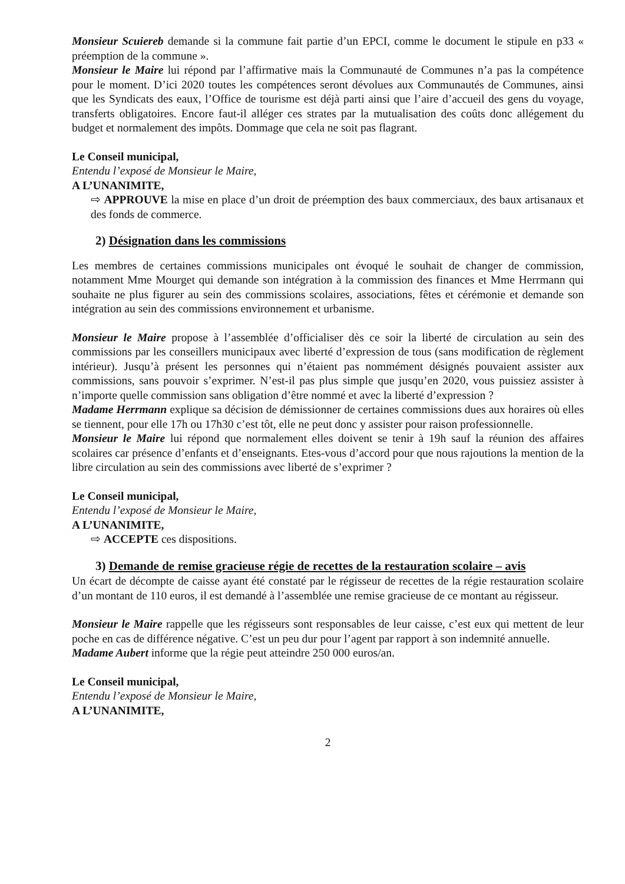Monsieur Scuiereb demande si la commune fait partie d’un EPCI, comme le document le stipule en p33 « préemption de la commune ».
Monsieur le Maire lui répond par l’affirmative mais la Communauté de Communes n’a pas la compétence pour le moment. D’ici 2020 toutes les compétences seront dévolues aux Communautés de Communes, ainsi que les Syndicats des eaux, l’Office de tourisme est déjà parti ainsi que l’aire d’accueil des gens du voyage, transferts obligatoires. Encore faut-il alléger ces strates par la mutualisation des coûts donc allégement du budget et normalement des impôts. Dommage que cela ne soit pas flagrant.
Le Conseil municipal,
Entendu l’exposé de Monsieur le Maire,
A L’UNANIMITE,
⇨ APPROUVE la mise en place d’un droit de préemption des baux commerciaux, des baux artisanaux et des fonds de commerce.
2) Désignation dans les commissions
Les membres de certaines commissions municipales ont évoqué le souhait de changer de commission, notamment Mme Mourget qui demande son intégration à la commission des finances et Mme Herrmann qui souhaite ne plus figurer au sein des commissions scolaires, associations, fêtes et cérémonie et demande son intégration au sein des commissions environnement et urbanisme.
Monsieur le Maire propose à l’assemblée d’officialiser dès ce soir la liberté de circulation au sein des commissions par les conseillers municipaux avec liberté d’expression de tous (sans modification de règlement intérieur). Jusqu’à présent les personnes qui n’étaient pas nommément désignés pouvaient assister aux commissions, sans pouvoir s’exprimer. N’est-il pas plus simple que jusqu’en 2020, vous puissiez assister à n’importe quelle commission sans obligation d’être nommé et avec la liberté d’expression ?
Madame Herrmann explique sa décision de démissionner de certaines commissions dues aux horaires où elles se tiennent, pour elle 17h ou 17h30 c’est tôt, elle ne peut donc y assister pour raison professionnelle.
Monsieur le Maire lui répond que normalement elles doivent se tenir à 19h sauf la réunion des affaires scolaires car présence d’enfants et d’enseignants. Etes-vous d’accord pour que nous rajoutions la mention de la libre circulation au sein des commissions avec liberté de s’exprimer ?
Le Conseil municipal,
Entendu l’exposé de Monsieur le Maire,
A L’UNANIMITE,
⇨ ACCEPTE ces dispositions.
3) Demande de remise gracieuse régie de recettes de la restauration scolaire – avis
Un écart de décompte de caisse ayant été constaté par le régisseur de recettes de la régie restauration scolaire d’un montant de 110 euros, il est demandé à l’assemblée une remise gracieuse de ce montant au régisseur.
Monsieur le Maire rappelle que les régisseurs sont responsables de leur caisse, c’est eux qui mettent de leur poche en cas de différence négative. C’est un peu dur pour l’agent par rapport à son indemnité annuelle.
Madame Aubert informe que la régie peut atteindre 250 000 euros/an.
Le Conseil municipal,
Entendu l’exposé de Monsieur le Maire,
A L’UNANIMITE,
2